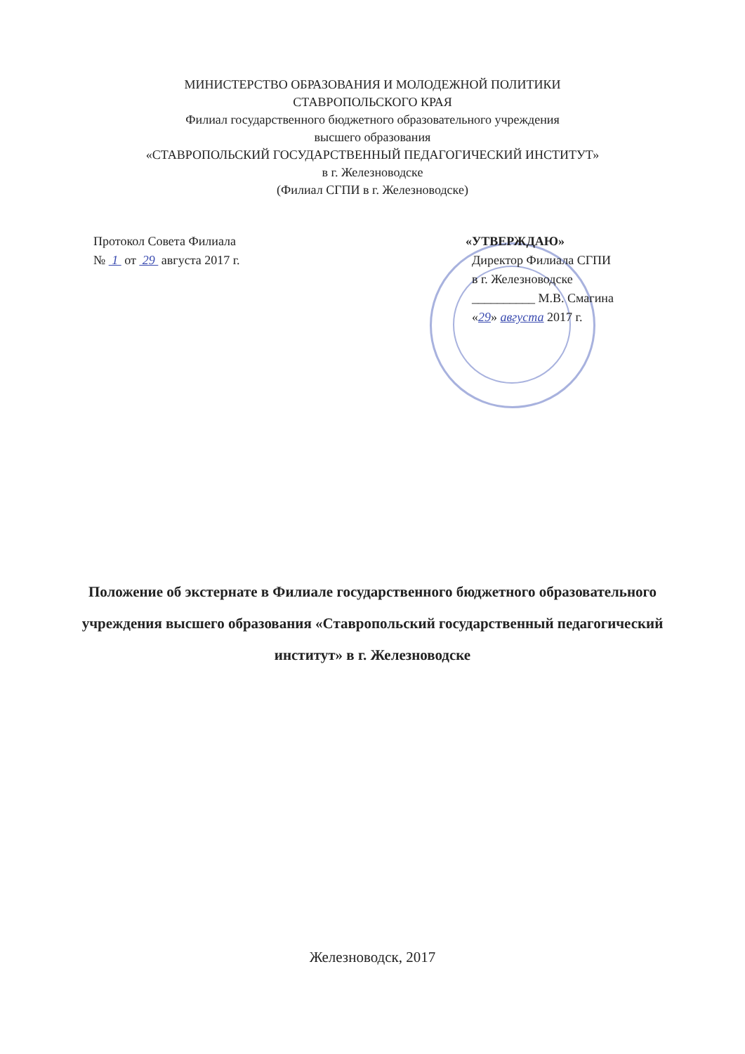МИНИСТЕРСТВО ОБРАЗОВАНИЯ И МОЛОДЕЖНОЙ ПОЛИТИКИ
СТАВРОПОЛЬСКОГО КРАЯ
Филиал государственного бюджетного образовательного учреждения
высшего образования
«СТАВРОПОЛЬСКИЙ ГОСУДАРСТВЕННЫЙ ПЕДАГОГИЧЕСКИЙ ИНСТИТУТ»
в г. Железноводске
(Филиал СГПИ в г. Железноводске)
Протокол Совета Филиала
№ 1 от 29 августа 2017 г.
«УТВЕРЖДАЮ»
Директор Филиала СГПИ
в г. Железноводске
__________ М.В. Смагина
«29» августа 2017 г.
Положение об экстернате в Филиале государственного бюджетного образовательного учреждения высшего образования «Ставропольский государственный педагогический институт» в г. Железноводске
Железноводск, 2017